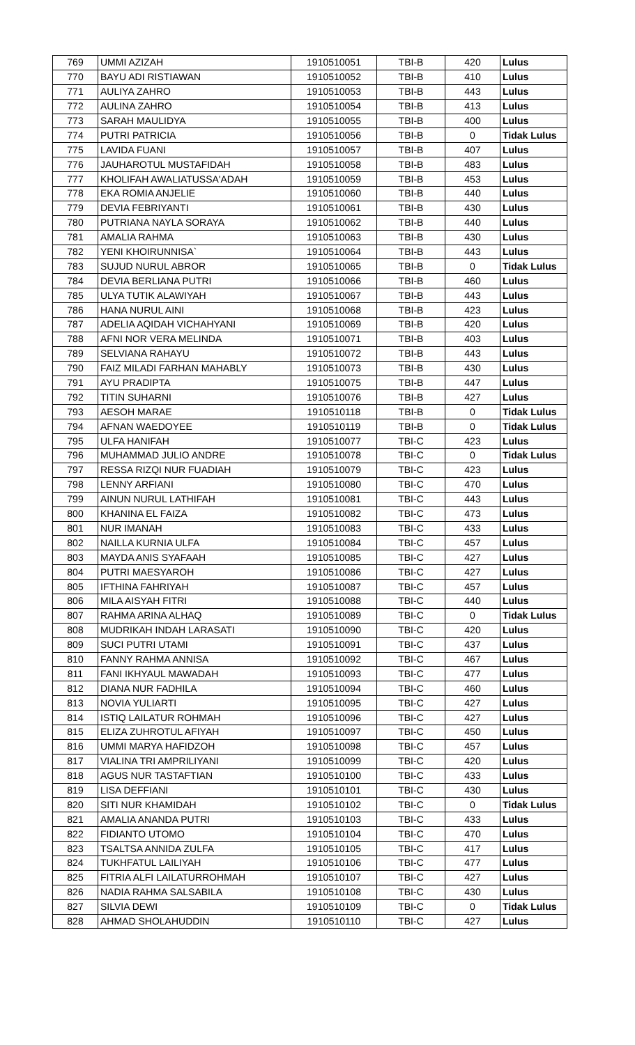| 769 | UMMI AZIZAH | 1910510051 | TBI-B | 420 | Lulus |
| 770 | BAYU ADI RISTIAWAN | 1910510052 | TBI-B | 410 | Lulus |
| 771 | AULIYA ZAHRO | 1910510053 | TBI-B | 443 | Lulus |
| 772 | AULINA ZAHRO | 1910510054 | TBI-B | 413 | Lulus |
| 773 | SARAH MAULIDYA | 1910510055 | TBI-B | 400 | Lulus |
| 774 | PUTRI PATRICIA | 1910510056 | TBI-B | 0 | Tidak Lulus |
| 775 | LAVIDA FUANI | 1910510057 | TBI-B | 407 | Lulus |
| 776 | JAUHAROTUL MUSTAFIDAH | 1910510058 | TBI-B | 483 | Lulus |
| 777 | KHOLIFAH AWALIATUSSA'ADAH | 1910510059 | TBI-B | 453 | Lulus |
| 778 | EKA ROMIA ANJELIE | 1910510060 | TBI-B | 440 | Lulus |
| 779 | DEVIA FEBRIYANTI | 1910510061 | TBI-B | 430 | Lulus |
| 780 | PUTRIANA NAYLA SORAYA | 1910510062 | TBI-B | 440 | Lulus |
| 781 | AMALIA RAHMA | 1910510063 | TBI-B | 430 | Lulus |
| 782 | YENI KHOIRUNNISA` | 1910510064 | TBI-B | 443 | Lulus |
| 783 | SUJUD NURUL ABROR | 1910510065 | TBI-B | 0 | Tidak Lulus |
| 784 | DEVIA BERLIANA PUTRI | 1910510066 | TBI-B | 460 | Lulus |
| 785 | ULYA TUTIK ALAWIYAH | 1910510067 | TBI-B | 443 | Lulus |
| 786 | HANA NURUL AINI | 1910510068 | TBI-B | 423 | Lulus |
| 787 | ADELIA AQIDAH VICHAHYANI | 1910510069 | TBI-B | 420 | Lulus |
| 788 | AFNI NOR VERA MELINDA | 1910510071 | TBI-B | 403 | Lulus |
| 789 | SELVIANA RAHAYU | 1910510072 | TBI-B | 443 | Lulus |
| 790 | FAIZ MILADI FARHAN MAHABLY | 1910510073 | TBI-B | 430 | Lulus |
| 791 | AYU PRADIPTA | 1910510075 | TBI-B | 447 | Lulus |
| 792 | TITIN SUHARNI | 1910510076 | TBI-B | 427 | Lulus |
| 793 | AESOH MARAE | 1910510118 | TBI-B | 0 | Tidak Lulus |
| 794 | AFNAN WAEDOYEE | 1910510119 | TBI-B | 0 | Tidak Lulus |
| 795 | ULFA HANIFAH | 1910510077 | TBI-C | 423 | Lulus |
| 796 | MUHAMMAD JULIO ANDRE | 1910510078 | TBI-C | 0 | Tidak Lulus |
| 797 | RESSA RIZQI NUR FUADIAH | 1910510079 | TBI-C | 423 | Lulus |
| 798 | LENNY ARFIANI | 1910510080 | TBI-C | 470 | Lulus |
| 799 | AINUN NURUL LATHIFAH | 1910510081 | TBI-C | 443 | Lulus |
| 800 | KHANINA EL FAIZA | 1910510082 | TBI-C | 473 | Lulus |
| 801 | NUR IMANAH | 1910510083 | TBI-C | 433 | Lulus |
| 802 | NAILLA KURNIA ULFA | 1910510084 | TBI-C | 457 | Lulus |
| 803 | MAYDA ANIS SYAFAAH | 1910510085 | TBI-C | 427 | Lulus |
| 804 | PUTRI MAESYAROH | 1910510086 | TBI-C | 427 | Lulus |
| 805 | IFTHINA FAHRIYAH | 1910510087 | TBI-C | 457 | Lulus |
| 806 | MILA AISYAH FITRI | 1910510088 | TBI-C | 440 | Lulus |
| 807 | RAHMA ARINA ALHAQ | 1910510089 | TBI-C | 0 | Tidak Lulus |
| 808 | MUDRIKAH INDAH LARASATI | 1910510090 | TBI-C | 420 | Lulus |
| 809 | SUCI PUTRI UTAMI | 1910510091 | TBI-C | 437 | Lulus |
| 810 | FANNY RAHMA ANNISA | 1910510092 | TBI-C | 467 | Lulus |
| 811 | FANI IKHYAUL MAWADAH | 1910510093 | TBI-C | 477 | Lulus |
| 812 | DIANA NUR FADHILA | 1910510094 | TBI-C | 460 | Lulus |
| 813 | NOVIA YULIARTI | 1910510095 | TBI-C | 427 | Lulus |
| 814 | ISTIQ LAILATUR ROHMAH | 1910510096 | TBI-C | 427 | Lulus |
| 815 | ELIZA ZUHROTUL AFIYAH | 1910510097 | TBI-C | 450 | Lulus |
| 816 | UMMI MARYA HAFIDZOH | 1910510098 | TBI-C | 457 | Lulus |
| 817 | VIALINA TRI AMPRILIYANI | 1910510099 | TBI-C | 420 | Lulus |
| 818 | AGUS NUR TASTAFTIAN | 1910510100 | TBI-C | 433 | Lulus |
| 819 | LISA DEFFIANI | 1910510101 | TBI-C | 430 | Lulus |
| 820 | SITI NUR KHAMIDAH | 1910510102 | TBI-C | 0 | Tidak Lulus |
| 821 | AMALIA ANANDA PUTRI | 1910510103 | TBI-C | 433 | Lulus |
| 822 | FIDIANTO UTOMO | 1910510104 | TBI-C | 470 | Lulus |
| 823 | TSALTSA ANNIDA ZULFA | 1910510105 | TBI-C | 417 | Lulus |
| 824 | TUKHFATUL LAILIYAH | 1910510106 | TBI-C | 477 | Lulus |
| 825 | FITRIA ALFI LAILATURROHMAH | 1910510107 | TBI-C | 427 | Lulus |
| 826 | NADIA RAHMA SALSABILA | 1910510108 | TBI-C | 430 | Lulus |
| 827 | SILVIA DEWI | 1910510109 | TBI-C | 0 | Tidak Lulus |
| 828 | AHMAD SHOLAHUDDIN | 1910510110 | TBI-C | 427 | Lulus |